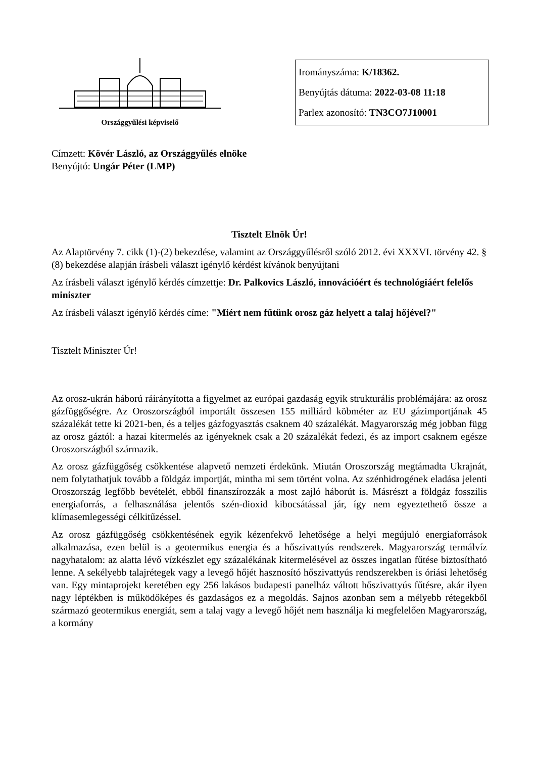Országgyűlési képviselő
Irományszáma: K/18362.
Benyújtás dátuma: 2022-03-08 11:18
Parlex azonosító: TN3CO7J10001
Címzett: Kövér László, az Országgyűlés elnöke
Benyújtó: Ungár Péter (LMP)
Tisztelt Elnök Úr!
Az Alaptörvény 7. cikk (1)-(2) bekezdése, valamint az Országgyűlésről szóló 2012. évi XXXVI. törvény 42. § (8) bekezdése alapján írásbeli választ igénylő kérdést kívánok benyújtani
Az írásbeli választ igénylő kérdés címzettje: Dr. Palkovics László, innovációért és technológiáért felelős miniszter
Az írásbeli választ igénylő kérdés címe: "Miért nem fűtünk orosz gáz helyett a talaj hőjével?"
Tisztelt Miniszter Úr!
Az orosz-ukrán háború ráirányította a figyelmet az európai gazdaság egyik strukturális problémájára: az orosz gázfüggőségre. Az Oroszországból importált összesen 155 milliárd köbméter az EU gázimportjának 45 százalékát tette ki 2021-ben, és a teljes gázfogyasztás csaknem 40 százalékát. Magyarország még jobban függ az orosz gáztól: a hazai kitermelés az igényeknek csak a 20 százalékát fedezi, és az import csaknem egésze Oroszországból származik.
Az orosz gázfüggőség csökkentése alapvető nemzeti érdekünk. Miután Oroszország megtámadta Ukrajnát, nem folytathatjuk tovább a földgáz importját, mintha mi sem történt volna. Az szénhidrogének eladása jelenti Oroszország legfőbb bevételét, ebből finanszírozzák a most zajló háborút is. Másrészt a földgáz fosszilis energiaforrás, a felhasználása jelentős szén-dioxid kibocsátással jár, így nem egyeztethető össze a klímasemlegességi célkitűzéssel.
Az orosz gázfüggőség csökkentésének egyik kézenfekvő lehetősége a helyi megújuló energiaforrások alkalmazása, ezen belül is a geotermikus energia és a hőszivattyús rendszerek. Magyarország termálvíz nagyhatalom: az alatta lévő vízkészlet egy százalékának kitermelésével az összes ingatlan fűtése biztosítható lenne. A sekélyebb talajrétegek vagy a levegő hőjét hasznosító hőszivattyús rendszerekben is óriási lehetőség van. Egy mintaprojekt keretében egy 256 lakásos budapesti panelház váltott hőszivattyús fűtésre, akár ilyen nagy léptékben is működőképes és gazdaságos ez a megoldás. Sajnos azonban sem a mélyebb rétegekből származó geotermikus energiát, sem a talaj vagy a levegő hőjét nem használja ki megfelelően Magyarország, a kormány